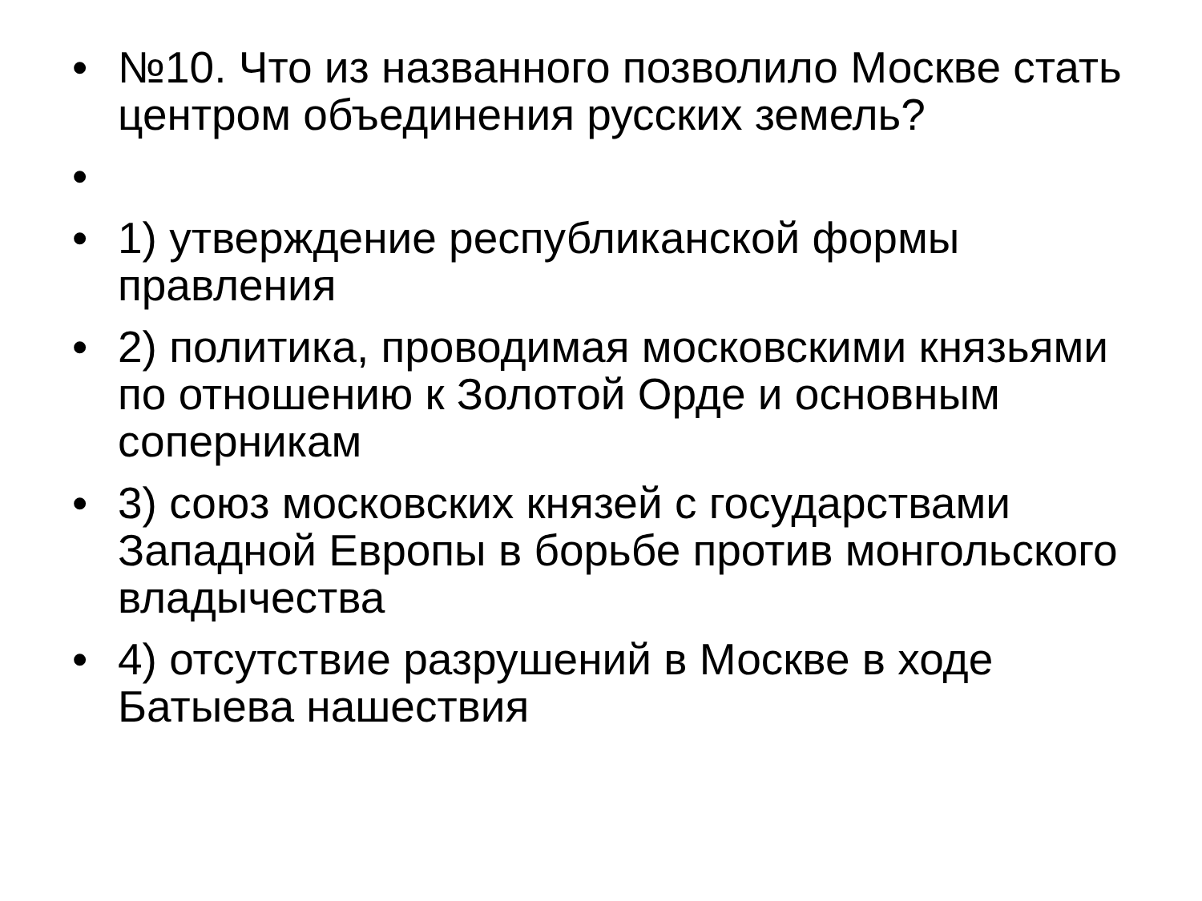• №10. Что из названного позволило Москве стать центром объединения русских земель?
•
• 1) утверждение республиканской формы правления
• 2) политика, проводимая московскими князьями по отношению к Золотой Орде и основным соперникам
• 3) союз московских князей с государствами Западной Европы в борьбе против монгольского владычества
• 4) отсутствие разрушений в Москве в ходе Батыева нашествия